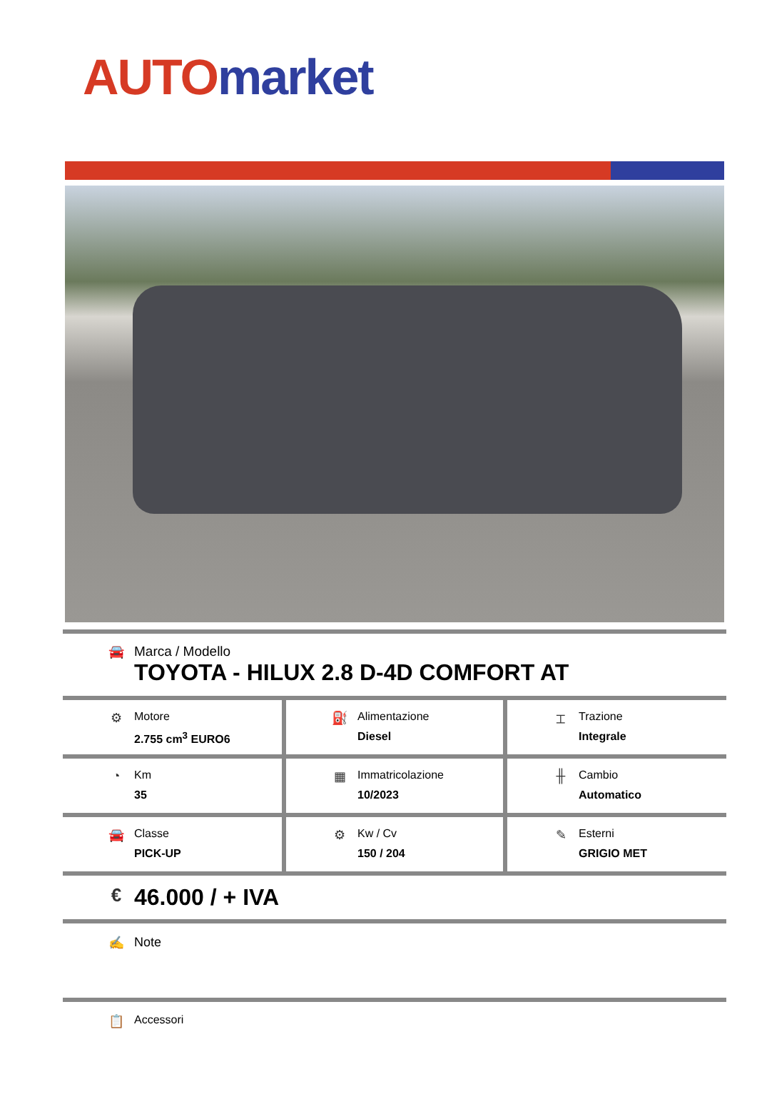AUTO market
🚘 Marca / Modello
TOYOTA - HILUX 2.8 D-4D COMFORT AT
| ⚙ Motore 2.755 cm<sup>3</sup> EURO6 | ⛽ Alimentazione Diesel | ⌶ Trazione Integrale |
| ◔ Km 35 | ▦ Immatricolazione 10/2023 | ╫ Cambio Automatico |
| 🚘 Classe PICK-UP | ⚙ Kw / Cv 150 / 204 | ✎ Esterni GRIGIO MET |
€
46.000 / + IVA
✍ Note
📋 Accessori